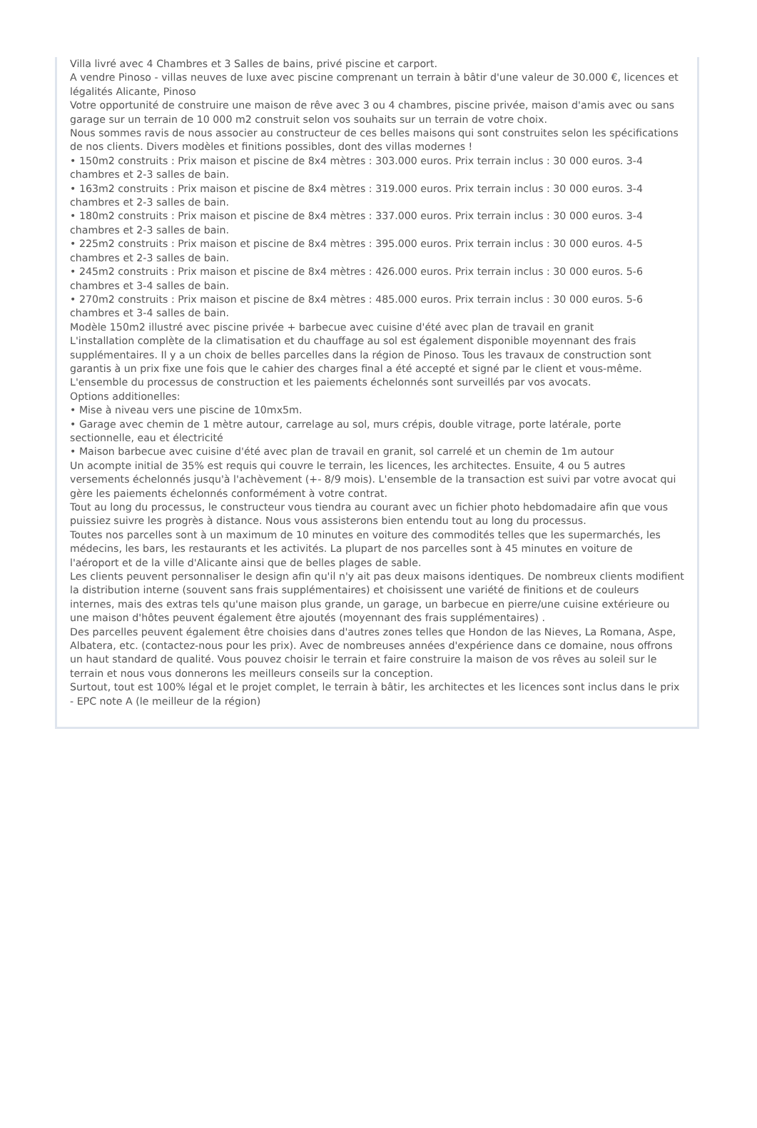Villa livré avec 4 Chambres et 3 Salles de bains, privé piscine et carport.
A vendre Pinoso - villas neuves de luxe avec piscine comprenant un terrain à bâtir d'une valeur de 30.000 €, licences et légalités Alicante, Pinoso
Votre opportunité de construire une maison de rêve avec 3 ou 4 chambres, piscine privée, maison d'amis avec ou sans garage sur un terrain de 10 000 m2 construit selon vos souhaits sur un terrain de votre choix.
Nous sommes ravis de nous associer au constructeur de ces belles maisons qui sont construites selon les spécifications de nos clients. Divers modèles et finitions possibles, dont des villas modernes !
• 150m2 construits : Prix maison et piscine de 8x4 mètres : 303.000 euros. Prix terrain inclus : 30 000 euros. 3-4 chambres et 2-3 salles de bain.
• 163m2 construits : Prix maison et piscine de 8x4 mètres : 319.000 euros. Prix terrain inclus : 30 000 euros. 3-4 chambres et 2-3 salles de bain.
• 180m2 construits : Prix maison et piscine de 8x4 mètres : 337.000 euros. Prix terrain inclus : 30 000 euros. 3-4 chambres et 2-3 salles de bain.
• 225m2 construits : Prix maison et piscine de 8x4 mètres : 395.000 euros. Prix terrain inclus : 30 000 euros. 4-5 chambres et 2-3 salles de bain.
• 245m2 construits : Prix maison et piscine de 8x4 mètres : 426.000 euros. Prix terrain inclus : 30 000 euros. 5-6 chambres et 3-4 salles de bain.
• 270m2 construits : Prix maison et piscine de 8x4 mètres : 485.000 euros. Prix terrain inclus : 30 000 euros. 5-6 chambres et 3-4 salles de bain.
Modèle 150m2 illustré avec piscine privée + barbecue avec cuisine d'été avec plan de travail en granit
L'installation complète de la climatisation et du chauffage au sol est également disponible moyennant des frais supplémentaires. Il y a un choix de belles parcelles dans la région de Pinoso. Tous les travaux de construction sont garantis à un prix fixe une fois que le cahier des charges final a été accepté et signé par le client et vous-même. L'ensemble du processus de construction et les paiements échelonnés sont surveillés par vos avocats.
Options additionelles:
• Mise à niveau vers une piscine de 10mx5m.
• Garage avec chemin de 1 mètre autour, carrelage au sol, murs crépis, double vitrage, porte latérale, porte sectionnelle, eau et électricité
• Maison barbecue avec cuisine d'été avec plan de travail en granit, sol carrelé et un chemin de 1m autour
Un acompte initial de 35% est requis qui couvre le terrain, les licences, les architectes. Ensuite, 4 ou 5 autres versements échelonnés jusqu'à l'achèvement (+- 8/9 mois). L'ensemble de la transaction est suivi par votre avocat qui gère les paiements échelonnés conformément à votre contrat.
Tout au long du processus, le constructeur vous tiendra au courant avec un fichier photo hebdomadaire afin que vous puissiez suivre les progrès à distance. Nous vous assisterons bien entendu tout au long du processus.
Toutes nos parcelles sont à un maximum de 10 minutes en voiture des commodités telles que les supermarchés, les médecins, les bars, les restaurants et les activités. La plupart de nos parcelles sont à 45 minutes en voiture de l'aéroport et de la ville d'Alicante ainsi que de belles plages de sable.
Les clients peuvent personnaliser le design afin qu'il n'y ait pas deux maisons identiques. De nombreux clients modifient la distribution interne (souvent sans frais supplémentaires) et choisissent une variété de finitions et de couleurs internes, mais des extras tels qu'une maison plus grande, un garage, un barbecue en pierre/une cuisine extérieure ou une maison d'hôtes peuvent également être ajoutés (moyennant des frais supplémentaires) .
Des parcelles peuvent également être choisies dans d'autres zones telles que Hondon de las Nieves, La Romana, Aspe, Albatera, etc. (contactez-nous pour les prix). Avec de nombreuses années d'expérience dans ce domaine, nous offrons un haut standard de qualité. Vous pouvez choisir le terrain et faire construire la maison de vos rêves au soleil sur le terrain et nous vous donnerons les meilleurs conseils sur la conception.
Surtout, tout est 100% légal et le projet complet, le terrain à bâtir, les architectes et les licences sont inclus dans le prix - EPC note A (le meilleur de la région)